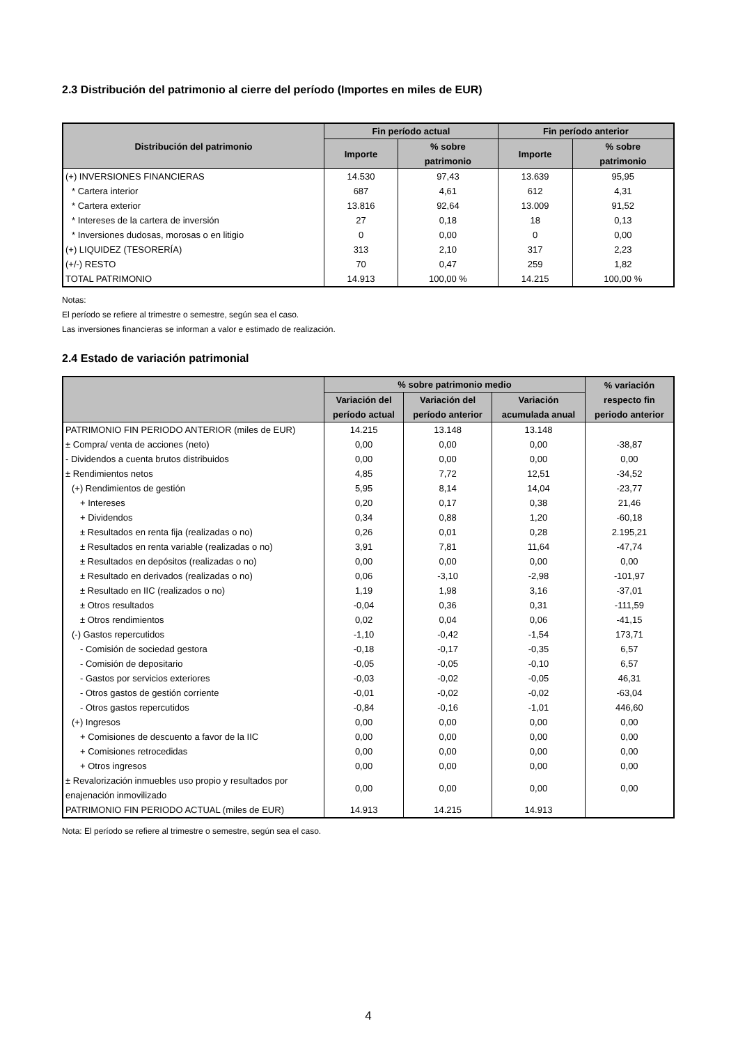2.3 Distribución del patrimonio al cierre del período (Importes en miles de EUR)
| Distribución del patrimonio | Fin período actual | | Fin período anterior | |
| --- | --- | --- | --- | --- |
| | Importe | % sobre patrimonio | Importe | % sobre patrimonio |
| (+) INVERSIONES FINANCIERAS | 14.530 | 97,43 | 13.639 | 95,95 |
| * Cartera interior | 687 | 4,61 | 612 | 4,31 |
| * Cartera exterior | 13.816 | 92,64 | 13.009 | 91,52 |
| * Intereses de la cartera de inversión | 27 | 0,18 | 18 | 0,13 |
| * Inversiones dudosas, morosas o en litigio | 0 | 0,00 | 0 | 0,00 |
| (+) LIQUIDEZ (TESORERÍA) | 313 | 2,10 | 317 | 2,23 |
| (+/-) RESTO | 70 | 0,47 | 259 | 1,82 |
| TOTAL PATRIMONIO | 14.913 | 100,00 % | 14.215 | 100,00 % |
Notas:
El período se refiere al trimestre o semestre, según sea el caso.
Las inversiones financieras se informan a valor e estimado de realización.
2.4 Estado de variación patrimonial
| | % sobre patrimonio medio | | | % variación respecto fin periodo anterior |
| --- | --- | --- | --- | --- |
| | Variación del período actual | Variación del período anterior | Variación acumulada anual | |
| PATRIMONIO FIN PERIODO ANTERIOR (miles de EUR) | 14.215 | 13.148 | 13.148 | |
| ± Compra/ venta de acciones (neto) | 0,00 | 0,00 | 0,00 | -38,87 |
| - Dividendos a cuenta brutos distribuidos | 0,00 | 0,00 | 0,00 | 0,00 |
| ± Rendimientos netos | 4,85 | 7,72 | 12,51 | -34,52 |
| (+) Rendimientos de gestión | 5,95 | 8,14 | 14,04 | -23,77 |
| + Intereses | 0,20 | 0,17 | 0,38 | 21,46 |
| + Dividendos | 0,34 | 0,88 | 1,20 | -60,18 |
| ± Resultados en renta fija (realizadas o no) | 0,26 | 0,01 | 0,28 | 2.195,21 |
| ± Resultados en renta variable (realizadas o no) | 3,91 | 7,81 | 11,64 | -47,74 |
| ± Resultados en depósitos (realizadas o no) | 0,00 | 0,00 | 0,00 | 0,00 |
| ± Resultado en derivados (realizadas o no) | 0,06 | -3,10 | -2,98 | -101,97 |
| ± Resultado en IIC (realizados o no) | 1,19 | 1,98 | 3,16 | -37,01 |
| ± Otros resultados | -0,04 | 0,36 | 0,31 | -111,59 |
| ± Otros rendimientos | 0,02 | 0,04 | 0,06 | -41,15 |
| (-) Gastos repercutidos | -1,10 | -0,42 | -1,54 | 173,71 |
| - Comisión de sociedad gestora | -0,18 | -0,17 | -0,35 | 6,57 |
| - Comisión de depositario | -0,05 | -0,05 | -0,10 | 6,57 |
| - Gastos por servicios exteriores | -0,03 | -0,02 | -0,05 | 46,31 |
| - Otros gastos de gestión corriente | -0,01 | -0,02 | -0,02 | -63,04 |
| - Otros gastos repercutidos | -0,84 | -0,16 | -1,01 | 446,60 |
| (+) Ingresos | 0,00 | 0,00 | 0,00 | 0,00 |
| + Comisiones de descuento a favor de la IIC | 0,00 | 0,00 | 0,00 | 0,00 |
| + Comisiones retrocedidas | 0,00 | 0,00 | 0,00 | 0,00 |
| + Otros ingresos | 0,00 | 0,00 | 0,00 | 0,00 |
| ± Revalorización inmuebles uso propio y resultados por enajenación inmovilizado | 0,00 | 0,00 | 0,00 | 0,00 |
| PATRIMONIO FIN PERIODO ACTUAL (miles de EUR) | 14.913 | 14.215 | 14.913 | |
Nota: El período se refiere al trimestre o semestre, según sea el caso.
4